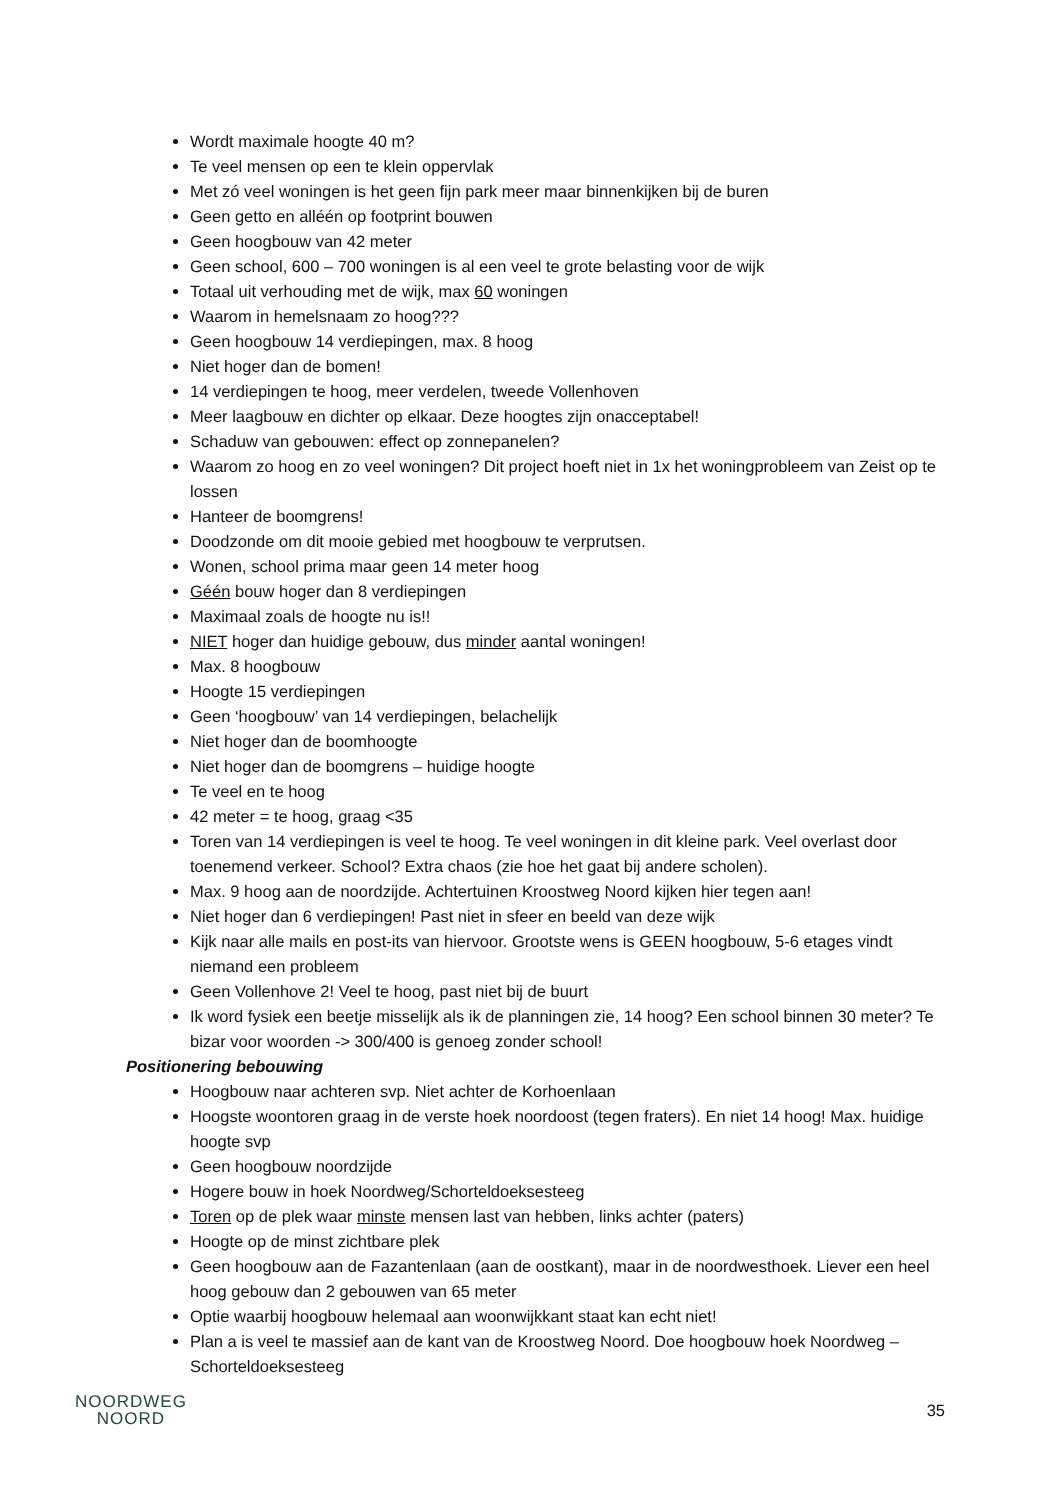Wordt maximale hoogte 40 m?
Te veel mensen op een te klein oppervlak
Met zó veel woningen is het geen fijn park meer maar binnenkijken bij de buren
Geen getto en alléén op footprint bouwen
Geen hoogbouw van 42 meter
Geen school, 600 – 700 woningen is al een veel te grote belasting voor de wijk
Totaal uit verhouding met de wijk, max 60 woningen
Waarom in hemelsnaam zo hoog???
Geen hoogbouw 14 verdiepingen, max. 8 hoog
Niet hoger dan de bomen!
14 verdiepingen te hoog, meer verdelen, tweede Vollenhoven
Meer laagbouw en dichter op elkaar. Deze hoogtes zijn onacceptabel!
Schaduw van gebouwen: effect op zonnepanelen?
Waarom zo hoog en zo veel woningen? Dit project hoeft niet in 1x het woningprobleem van Zeist op te lossen
Hanteer de boomgrens!
Doodzonde om dit mooie gebied met hoogbouw te verprutsen.
Wonen, school prima maar geen 14 meter hoog
Géén bouw hoger dan 8 verdiepingen
Maximaal zoals de hoogte nu is!!
NIET hoger dan huidige gebouw, dus minder aantal woningen!
Max. 8 hoogbouw
Hoogte 15 verdiepingen
Geen ‘hoogbouw’ van 14 verdiepingen, belachelijk
Niet hoger dan de boomhoogte
Niet hoger dan de boomgrens – huidige hoogte
Te veel en te hoog
42 meter = te hoog, graag <35
Toren van 14 verdiepingen is veel te hoog. Te veel woningen in dit kleine park. Veel overlast door toenemend verkeer. School? Extra chaos (zie hoe het gaat bij andere scholen).
Max. 9 hoog aan de noordzijde. Achtertuinen Kroostweg Noord kijken hier tegen aan!
Niet hoger dan 6 verdiepingen! Past niet in sfeer en beeld van deze wijk
Kijk naar alle mails en post-its van hiervoor. Grootste wens is GEEN hoogbouw, 5-6 etages vindt niemand een probleem
Geen Vollenhove 2! Veel te hoog, past niet bij de buurt
Ik word fysiek een beetje misselijk als ik de planningen zie, 14 hoog? Een school binnen 30 meter? Te bizar voor woorden -> 300/400 is genoeg zonder school!
Positionering bebouwing
Hoogbouw naar achteren svp. Niet achter de Korhoenlaan
Hoogste woontoren graag in de verste hoek noordoost (tegen fraters). En niet 14 hoog! Max. huidige hoogte svp
Geen hoogbouw noordzijde
Hogere bouw in hoek Noordweg/Schorteldoeksesteeg
Toren op de plek waar minste mensen last van hebben, links achter (paters)
Hoogte op de minst zichtbare plek
Geen hoogbouw aan de Fazantenlaan (aan de oostkant), maar in de noordwesthoek. Liever een heel hoog gebouw dan 2 gebouwen van 65 meter
Optie waarbij hoogbouw helemaal aan woonwijkkant staat kan echt niet!
Plan a is veel te massief aan de kant van de Kroostweg Noord. Doe hoogbouw hoek Noordweg – Schorteldoeksesteeg
NOORDWEG
NOORD
35